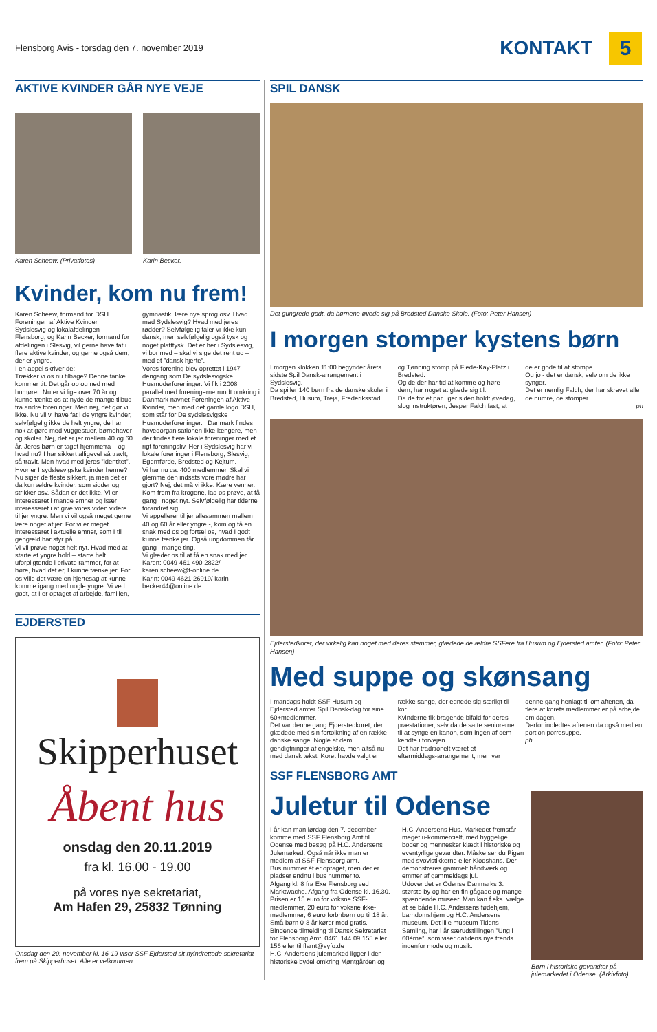Flensborg Avis - torsdag den 7. november 2019 KONTAKT 5
AKTIVE KVINDER GÅR NYE VEJE
Karen Scheew. (Privatfotos) Karin Becker.
Kvinder, kom nu frem!
Karen Scheew, formand for DSH Foreningen af Aktive Kvinder i Sydslesvig og lokalafdelingen i Flensborg, og Karin Becker, formand for afdelingen i Slesvig, vil gerne have fat i flere aktive kvinder, og gerne også dem, der er yngre.
I en appel skriver de:
Trækker vi os nu tilbage? Denne tanke kommer tit. Det går op og ned med humøret. Nu er vi lige over 70 år og kunne tænke os at nyde de mange tilbud fra andre foreninger. Men nej, det gør vi ikke. Nu vil vi have fat i de yngre kvinder, selvfølgelig ikke de helt yngre, de har nok at gøre med vuggestuer, børnehaver og skoler. Nej, det er jer mellem 40 og 60 år. Jeres børn er taget hjemmefra – og hvad nu? I har sikkert alligevel så travlt, så travlt. Men hvad med jeres ”identitet”.
Hvor er I sydslesvigske kvinder henne? Nu siger de fleste sikkert, ja men det er da kun ældre kvinder, som sidder og strikker osv. Sådan er det ikke. Vi er interesseret i mange emner og især interesseret i at give vores viden videre til jer yngre. Men vi vil også meget gerne lære noget af jer. For vi er meget interesseret i aktuelle emner, som I til gengæld har styr på.
Vi vil prøve noget helt nyt. Hvad med at starte et yngre hold – starte helt uforpligtende i private rammer, for at høre, hvad det er, I kunne tænke jer. For os ville det være en hjertesag at kunne komme igang med nogle yngre. Vi ved godt, at I er optaget af arbejde, familien, gymnastik, lære nye sprog osv. Hvad med Sydslesvig? Hvad med jeres rødder? Selvfølgelig taler vi ikke kun dansk, men selvfølgelig også tysk og noget platttysk. Det er her i Sydslesvig, vi bor med – skal vi sige det rent ud – med et ”dansk hjerte”.
Vores forening blev oprettet i 1947 dengang som De sydslesvigske Husmoderforeninger. Vi fik i 2008 parallel med foreningerne rundt omkring i Danmark navnet Foreningen af Aktive Kvinder, men med det gamle logo DSH, som står for De sydslesvigske Husmoderforeninger. I Danmark findes hovedorganisationen ikke længere, men der findes flere lokale foreninger med et rigt foreningsliv. Her i Sydslesvig har vi lokale foreninger i Flensborg, Slesvig, Egernførde, Bredsted og Kejtum.
Vi har nu ca. 400 medlemmer. Skal vi glemme den indsats vore mødre har gjort? Nej, det må vi ikke. Kære venner. Kom frem fra krogene, lad os prøve, at få gang i noget nyt. Selvfølgelig har tiderne forandret sig.
Vi appellerer til jer allesammen mellem 40 og 60 år eller yngre -, kom og få en snak med os og fortæl os, hvad I godt kunne tænke jer. Også ungdommen får gang i mange ting.
Vi glæder os til at få en snak med jer. Karen: 0049 461 490 2822/ karen.scheew@t-online.de
Karin: 0049 4621 26919/ karin-becker44@online.de
EJDERSTED
Skipperhuset
Åbent hus
onsdag den 20.11.2019
fra kl. 16.00 - 19.00
på vores nye sekretariat,
Am Hafen 29, 25832 Tønning
Onsdag den 20. november kl. 16-19 viser SSF Ejdersted sit nyindrettede sekretariat frem på Skipperhuset. Alle er velkommen.
SPIL DANSK
Det gungrede godt, da børnene øvede sig på Bredsted Danske Skole. (Foto: Peter Hansen)
I morgen stomper kystens børn
I morgen klokken 11:00 begynder årets sidste Spil Dansk-arrangement i Sydslesvig.
Da spiller 140 børn fra de danske skoler i Bredsted, Husum, Treja, Frederiksstad og Tønning stomp på Fiede-Kay-Platz i Bredsted.
Og de der har tid at komme og høre dem, har noget at glæde sig til.
Da de for et par uger siden holdt øvedag, slog instruktøren, Jesper Falch fast, at de er gode til at stompe.
Og jo - det er dansk, selv om de ikke synger.
Det er nemlig Falch, der har skrevet alle de numre, de stomper.
ph
Ejderstedkoret, der virkelig kan noget med deres stemmer, glædede de ældre SSFere fra Husum og Ejdersted amter. (Foto: Peter Hansen)
Med suppe og skønsang
I mandags holdt SSF Husum og Ejdersted amter Spil Dansk-dag for sine 60+medlemmer.
Det var denne gang Ejderstedkoret, der glædede med sin fortolkning af en række danske sange. Nogle af dem gendigtninger af engelske, men altså nu med dansk tekst. Koret havde valgt en række sange, der egnede sig særligt til kor.
Kvinderne fik bragende bifald for deres præstationer, selv da de satte seniorerne til at synge en kanon, som ingen af dem kendte i forvejen.
Det har traditionelt været et eftermiddags-arrangement, men var denne gang henlagt til om aftenen, da flere af korets medlemmer er på arbejde om dagen.
Derfor indledtes aftenen da også med en portion porresuppe.
ph
SSF FLENSBORG AMT
Juletur til Odense
I år kan man lørdag den 7. december komme med SSF Flensborg Amt til Odense med besøg på H.C. Andersens Julemarked. Også når ikke man er medlem af SSF Flensborg amt.
Bus nummer ét er optaget, men der er pladser endnu i bus nummer to.
Afgang kl. 8 fra Exe Flensborg ved Marktwache. Afgang fra Odense kl. 16.30. Prisen er 15 euro for voksne SSF-medlemmer, 20 euro for voksne ikke-medlemmer, 6 euro forbnbørn op til 18 år. Små børn 0-3 år kører med gratis. Bindende tilmelding til Dansk Sekretariat for Flensborg Amt, 0461 144 09 155 eller 156 eller til flamt@syfo.de
H.C. Andersens julemarked ligger i den historiske bydel omkring Møntgården og H.C. Andersens Hus. Markedet fremstår meget u-kommercielt, med hyggelige boder og mennesker klædt i historiske og eventyrlige gevandter. Måske ser du Pigen med svovlstikkerne eller Klodshans. Der demonstreres gammelt håndværk og emmer af gammeldags jul.
Udover det er Odense Danmarks 3. største by og har en fin gågade og mange spændende museer. Man kan f.eks. vælge at se både H.C. Andersens fødehjem, barndomshjem og H.C. Andersens museum. Det lille museum Tidens Samling, har i år særudstillingen ”Ung i 60èrne”, som viser datidens nye trends indenfor mode og musik.
Børn i historiske gevandter på julemarkedet i Odense. (Arkivfoto)